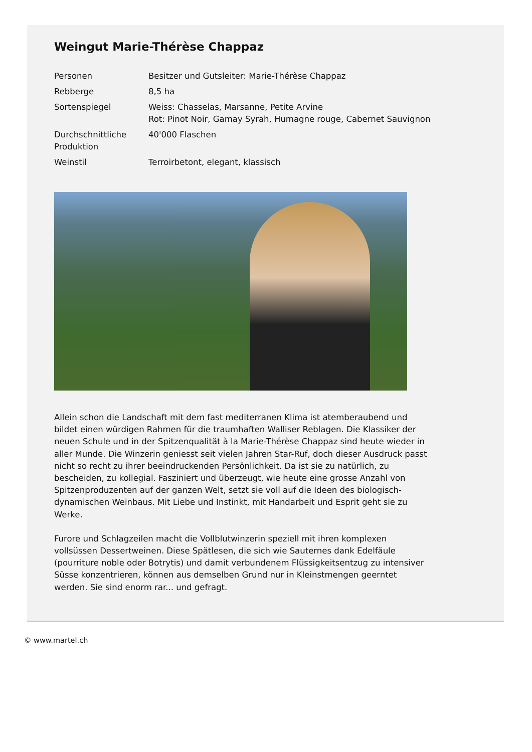Weingut Marie-Thérèse Chappaz
| Personen | Besitzer und Gutsleiter: Marie-Thérèse Chappaz |
| Rebberge | 8,5 ha |
| Sortenspiegel | Weiss: Chasselas, Marsanne, Petite Arvine Rot: Pinot Noir, Gamay Syrah, Humagne rouge, Cabernet Sauvignon |
| Durchschnittliche Produktion | 40'000 Flaschen |
| Weinstil | Terroirbetont, elegant, klassisch |
Allein schon die Landschaft mit dem fast mediterranen Klima ist atemberaubend und bildet einen würdigen Rahmen für die traumhaften Walliser Reblagen. Die Klassiker der neuen Schule und in der Spitzenqualität à la Marie-Thérèse Chappaz sind heute wieder in aller Munde. Die Winzerin geniesst seit vielen Jahren Star-Ruf, doch dieser Ausdruck passt nicht so recht zu ihrer beeindruckenden Persönlichkeit. Da ist sie zu natürlich, zu bescheiden, zu kollegial. Fasziniert und überzeugt, wie heute eine grosse Anzahl von Spitzenproduzenten auf der ganzen Welt, setzt sie voll auf die Ideen des biologisch-dynamischen Weinbaus. Mit Liebe und Instinkt, mit Handarbeit und Esprit geht sie zu Werke.
Furore und Schlagzeilen macht die Vollblutwinzerin speziell mit ihren komplexen vollsüssen Dessertweinen. Diese Spätlesen, die sich wie Sauternes dank Edelfäule (pourriture noble oder Botrytis) und damit verbundenem Flüssigkeitsentzug zu intensiver Süsse konzentrieren, können aus demselben Grund nur in Kleinstmengen geerntet werden. Sie sind enorm rar... und gefragt.
© www.martel.ch